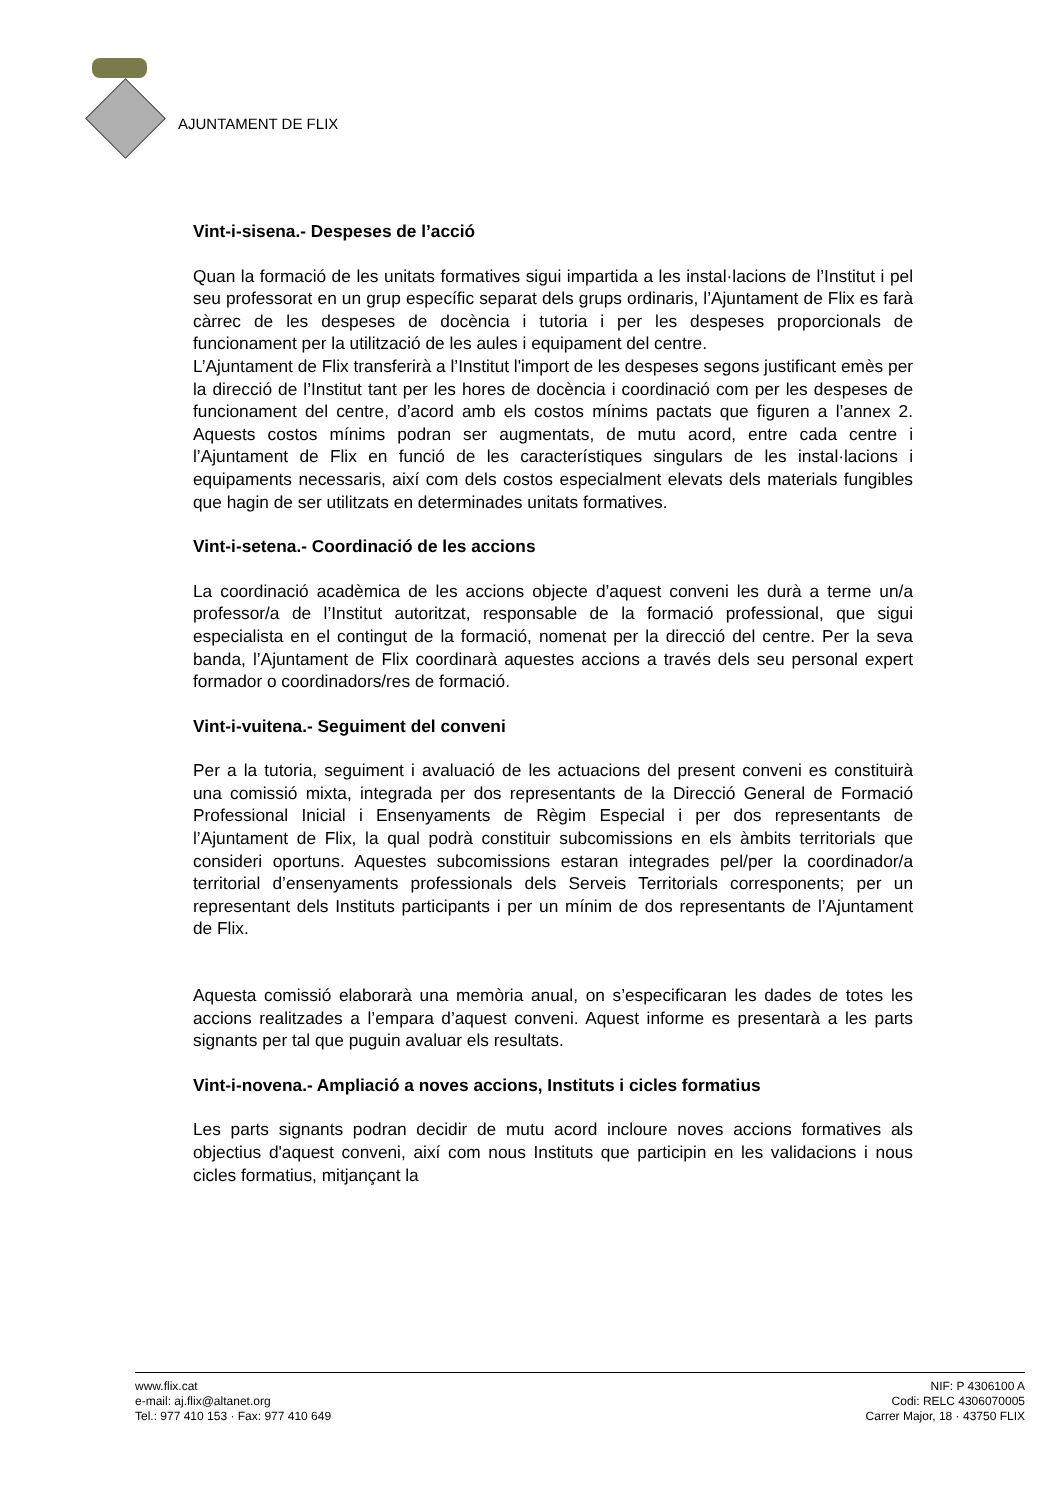AJUNTAMENT DE FLIX
Vint-i-sisena.- Despeses de l’acció
Quan la formació de les unitats formatives sigui impartida a les instal·lacions de l’Institut i pel seu professorat en un grup específic separat dels grups ordinaris, l’Ajuntament de Flix es farà càrrec de les despeses de docència i tutoria i per les despeses proporcionals de funcionament per la utilització de les aules i equipament del centre.
L’Ajuntament de Flix transferirà a l’Institut l'import de les despeses segons justificant emès per la direcció de l’Institut tant per les hores de docència i coordinació com per les despeses de funcionament del centre, d’acord amb els costos mínims pactats que figuren a l’annex 2. Aquests costos mínims podran ser augmentats, de mutu acord, entre cada centre i l’Ajuntament de Flix en funció de les característiques singulars de les instal·lacions i equipaments necessaris, així com dels costos especialment elevats dels materials fungibles que hagin de ser utilitzats en determinades unitats formatives.
Vint-i-setena.- Coordinació de les accions
La coordinació acadèmica de les accions objecte d’aquest conveni les durà a terme un/a professor/a de l’Institut autoritzat, responsable de la formació professional, que sigui especialista en el contingut de la formació, nomenat per la direcció del centre. Per la seva banda, l’Ajuntament de Flix coordinarà aquestes accions a través dels seu personal expert formador o coordinadors/res de formació.
Vint-i-vuitena.- Seguiment del conveni
Per a la tutoria, seguiment i avaluació de les actuacions del present conveni es constituirà una comissió mixta, integrada per dos representants de la Direcció General de Formació Professional Inicial i Ensenyaments de Règim Especial i per dos representants de l’Ajuntament de Flix, la qual podrà constituir subcomissions en els àmbits territorials que consideri oportuns. Aquestes subcomissions estaran integrades pel/per la coordinador/a territorial d’ensenyaments professionals dels Serveis Territorials corresponents; per un representant dels Instituts participants i per un mínim de dos representants de l’Ajuntament de Flix.
Aquesta comissió elaborarà una memòria anual, on s’especificaran les dades de totes les accions realitzades a l’empara d’aquest conveni. Aquest informe es presentarà a les parts signants per tal que puguin avaluar els resultats.
Vint-i-novena.- Ampliació a noves accions, Instituts i cicles formatius
Les parts signants podran decidir de mutu acord incloure noves accions formatives als objectius d'aquest conveni, així com nous Instituts que participin en les validacions i nous cicles formatius, mitjançant la
www.flix.cat
e-mail: aj.flix@altanet.org
Tel.: 977 410 153 · Fax: 977 410 649
NIF: P 4306100 A
Codi: RELC 4306070005
Carrer Major, 18 · 43750 FLIX